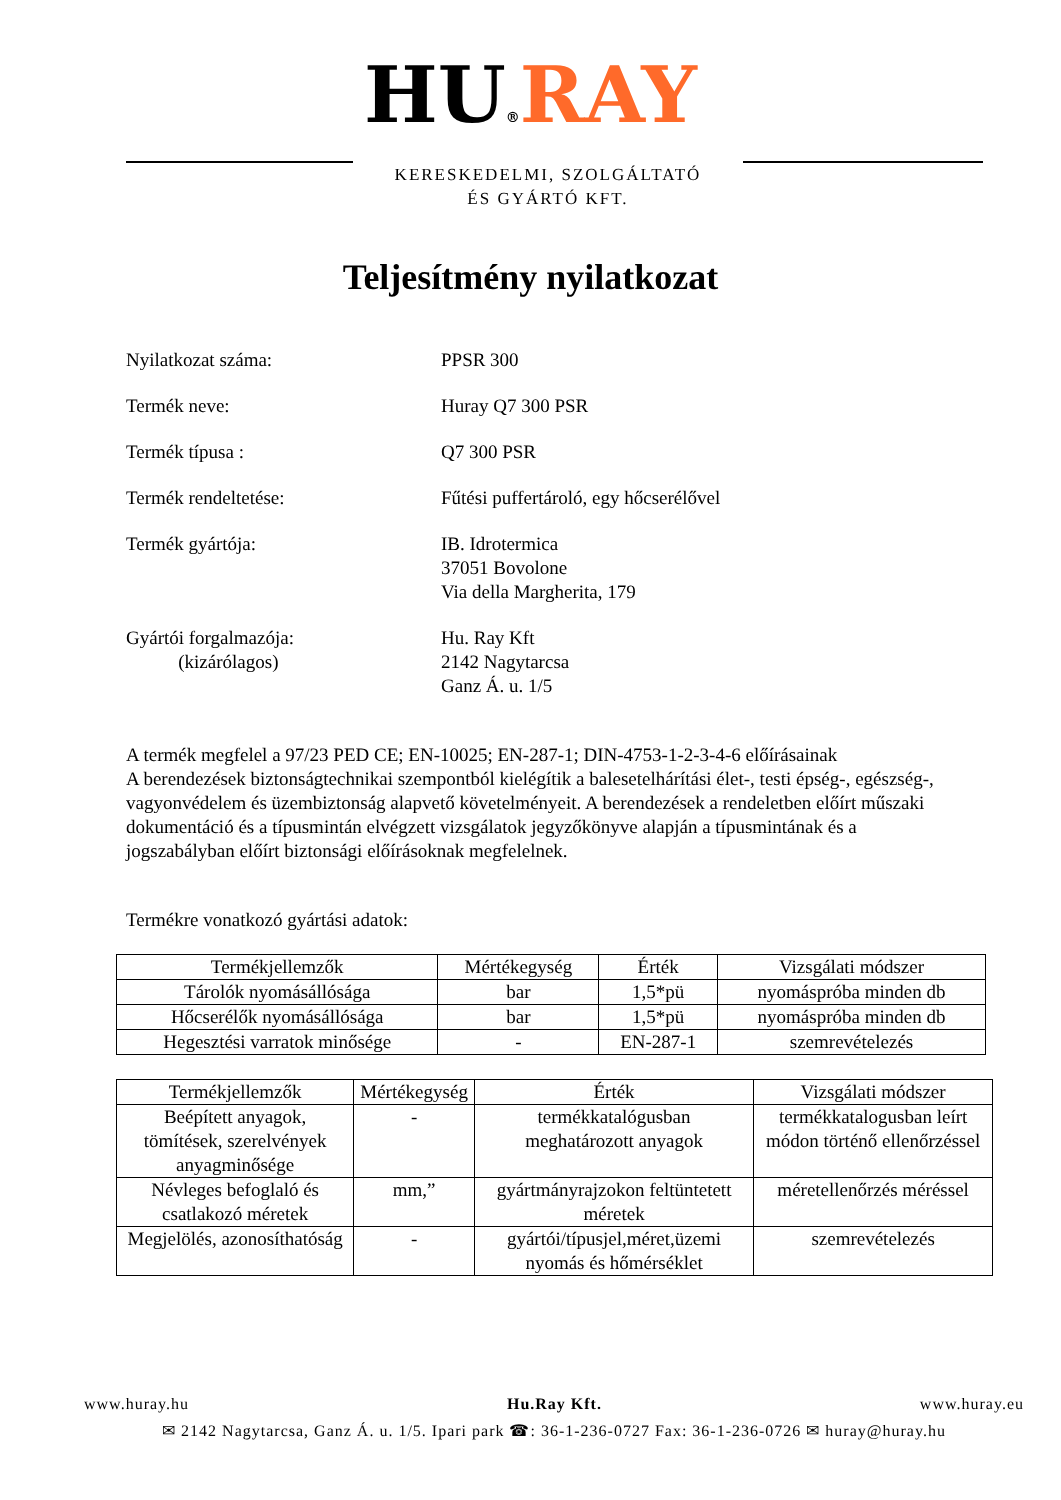HU®RAY
KERESKEDELMI, SZOLGÁLTATÓ
ÉS GYÁRTÓ KFT.
Teljesítmény nyilatkozat
Nyilatkozat száma: PPSR 300
Termék neve: Huray Q7 300 PSR
Termék típusa : Q7 300 PSR
Termék rendeltetése: Fűtési puffertároló, egy hőcserélővel
Termék gyártója: IB. Idrotermica
37051 Bovolone
Via della Margherita, 179
Gyártói forgalmazója:
(kizárólagos)
Hu. Ray Kft
2142 Nagytarcsa
Ganz Á. u. 1/5
A termék megfelel a 97/23 PED CE; EN-10025; EN-287-1; DIN-4753-1-2-3-4-6 előírásainak
A berendezések biztonságtechnikai szempontból kielégítik a balesetelhárítási élet-, testi épség-, egészség-, vagyonvédelem és üzembiztonság alapvető követelményeit. A berendezések a rendeletben előírt műszaki dokumentáció és a típusmintán elvégzett vizsgálatok jegyzőkönyve alapján a típusmintának és a jogszabályban előírt biztonsági előírásoknak megfelelnek.
Termékre vonatkozó gyártási adatok:
| Termékjellemzők | Mértékegység | Érték | Vizsgálati módszer |
| --- | --- | --- | --- |
| Tárolók nyomásállósága | bar | 1,5*pü | nyomáspróba minden db |
| Hőcserélők nyomásállósága | bar | 1,5*pü | nyomáspróba minden db |
| Hegesztési varratok minősége | - | EN-287-1 | szemrevételezés |
| Termékjellemzők | Mértékegység | Érték | Vizsgálati módszer |
| --- | --- | --- | --- |
| Beépített anyagok, tömítések, szerelvények anyagminősége | - | termékkatalógusban meghatározott anyagok | termékkatalogusban leírt módon történő ellenőrzéssel |
| Névleges befoglaló és csatlakozó méretek | mm,” | gyártmányrajzokon feltüntetett méretek | méretellenőrzés méréssel |
| Megjelölés, azonosíthatóság | - | gyártói/típusjel,méret,üzemi nyomás és hőmérséklet | szemrevételezés |
www.huray.hu Hu.Ray Kft. www.huray.eu
✉ 2142 Nagytarcsa, Ganz Á. u. 1/5. Ipari park ☎: 36-1-236-0727 Fax: 36-1-236-0726 ✉ huray@huray.hu